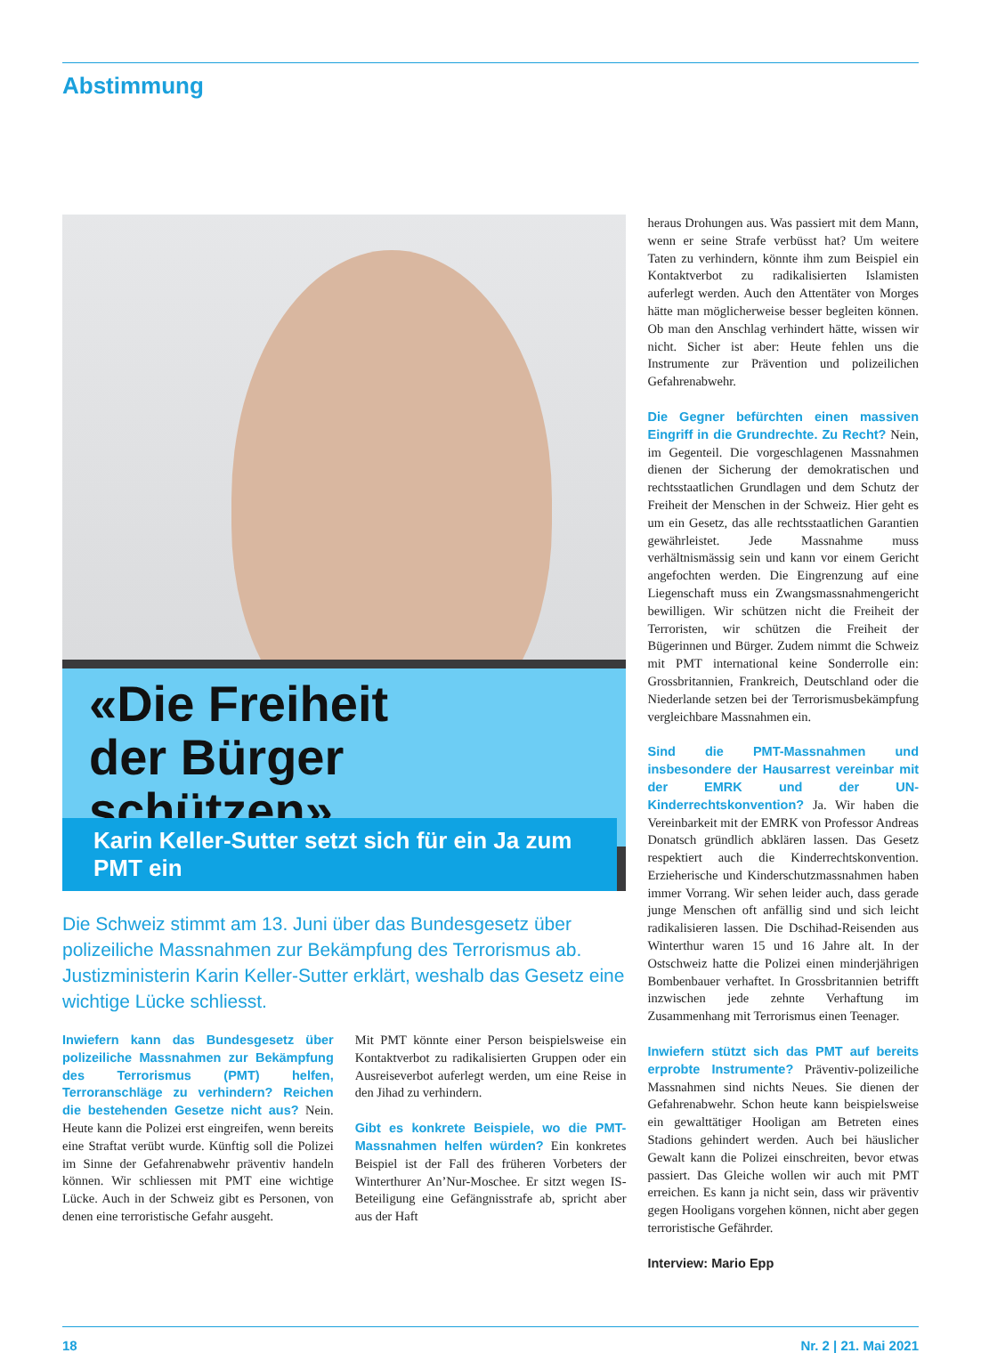Abstimmung
«Die Freiheit
der Bürger schützen»
Karin Keller-Sutter setzt sich für ein Ja zum PMT ein
Die Schweiz stimmt am 13. Juni über das Bundesgesetz über polizeiliche Massnahmen zur Bekämpfung des Terrorismus ab. Justizministerin Karin Keller-Sutter erklärt, weshalb das Gesetz eine wichtige Lücke schliesst.
Inwiefern kann das Bundesgesetz über polizeiliche Massnahmen zur Bekämpfung des Terrorismus (PMT) helfen, Terroranschläge zu verhindern? Reichen die bestehenden Gesetze nicht aus? Nein. Heute kann die Polizei erst eingreifen, wenn bereits eine Straftat verübt wurde. Künftig soll die Polizei im Sinne der Gefahrenabwehr präventiv handeln können. Wir schliessen mit PMT eine wichtige Lücke. Auch in der Schweiz gibt es Personen, von denen eine terroristische Gefahr ausgeht.
Mit PMT könnte einer Person beispielsweise ein Kontaktverbot zu radikalisierten Gruppen oder ein Ausreiseverbot auferlegt werden, um eine Reise in den Jihad zu verhindern.
Gibt es konkrete Beispiele, wo die PMT-Massnahmen helfen würden? Ein konkretes Beispiel ist der Fall des früheren Vorbeters der Winterthurer An’Nur-Moschee. Er sitzt wegen IS-Beteiligung eine Gefängnisstrafe ab, spricht aber aus der Haft
heraus Drohungen aus. Was passiert mit dem Mann, wenn er seine Strafe verbüsst hat? Um weitere Taten zu verhindern, könnte ihm zum Beispiel ein Kontaktverbot zu radikalisierten Islamisten auferlegt werden. Auch den Attentäter von Morges hätte man möglicherweise besser begleiten können. Ob man den Anschlag verhindert hätte, wissen wir nicht. Sicher ist aber: Heute fehlen uns die Instrumente zur Prävention und polizeilichen Gefahrenabwehr.
Die Gegner befürchten einen massiven Eingriff in die Grundrechte. Zu Recht? Nein, im Gegenteil. Die vorgeschlagenen Massnahmen dienen der Sicherung der demokratischen und rechtsstaatlichen Grundlagen und dem Schutz der Freiheit der Menschen in der Schweiz. Hier geht es um ein Gesetz, das alle rechtsstaatlichen Garantien gewährleistet. Jede Massnahme muss verhältnismässig sein und kann vor einem Gericht angefochten werden. Die Eingrenzung auf eine Liegenschaft muss ein Zwangsmassnahmengericht bewilligen. Wir schützen nicht die Freiheit der Terroristen, wir schützen die Freiheit der Bügerinnen und Bürger. Zudem nimmt die Schweiz mit PMT international keine Sonderrolle ein: Grossbritannien, Frankreich, Deutschland oder die Niederlande setzen bei der Terrorismusbekämpfung vergleichbare Massnahmen ein.
Sind die PMT-Massnahmen und insbesondere der Hausarrest vereinbar mit der EMRK und der UN-Kinderrechtskonvention? Ja. Wir haben die Vereinbarkeit mit der EMRK von Professor Andreas Donatsch gründlich abklären lassen. Das Gesetz respektiert auch die Kinderrechtskonvention. Erzieherische und Kinderschutzmassnahmen haben immer Vorrang. Wir sehen leider auch, dass gerade junge Menschen oft anfällig sind und sich leicht radikalisieren lassen. Die Dschihad-Reisenden aus Winterthur waren 15 und 16 Jahre alt. In der Ostschweiz hatte die Polizei einen minderjährigen Bombenbauer verhaftet. In Grossbritannien betrifft inzwischen jede zehnte Verhaftung im Zusammenhang mit Terrorismus einen Teenager.
Inwiefern stützt sich das PMT auf bereits erprobte Instrumente? Präventiv-polizeiliche Massnahmen sind nichts Neues. Sie dienen der Gefahrenabwehr. Schon heute kann beispielsweise ein gewalttätiger Hooligan am Betreten eines Stadions gehindert werden. Auch bei häuslicher Gewalt kann die Polizei einschreiten, bevor etwas passiert. Das Gleiche wollen wir auch mit PMT erreichen. Es kann ja nicht sein, dass wir präventiv gegen Hooligans vorgehen können, nicht aber gegen terroristische Gefährder.
Interview: Mario Epp
18 Nr. 2 | 21. Mai 2021